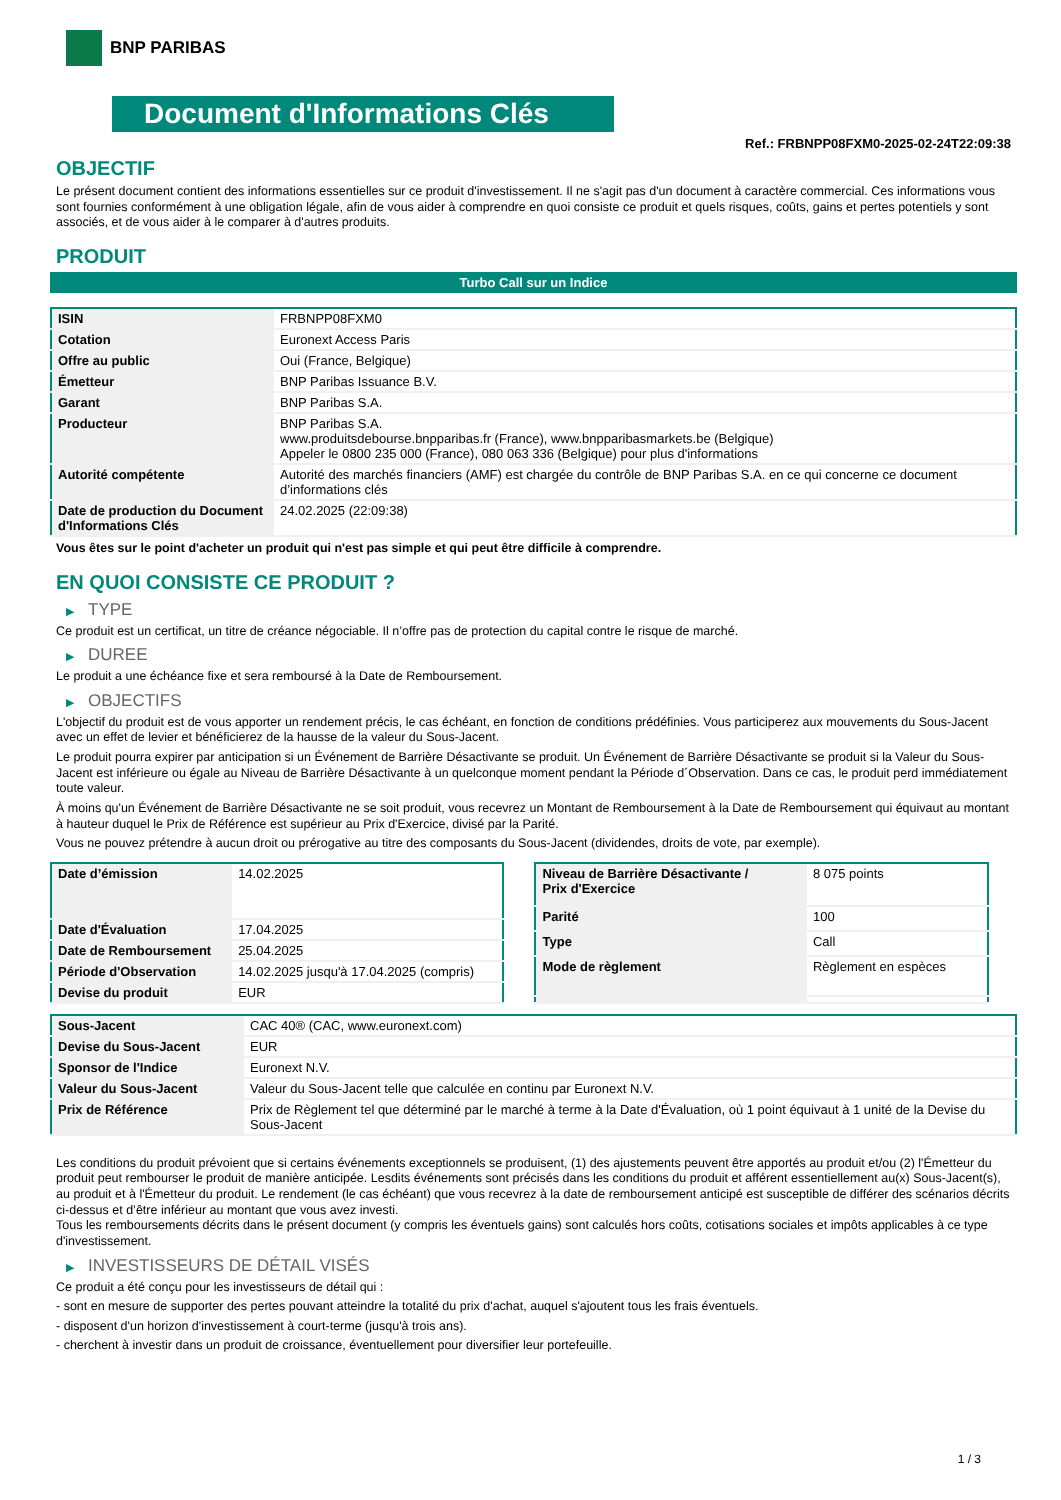BNP PARIBAS
Document d'Informations Clés
Ref.: FRBNPP08FXM0-2025-02-24T22:09:38
OBJECTIF
Le présent document contient des informations essentielles sur ce produit d'investissement. Il ne s'agit pas d'un document à caractère commercial. Ces informations vous sont fournies conformément à une obligation légale, afin de vous aider à comprendre en quoi consiste ce produit et quels risques, coûts, gains et pertes potentiels y sont associés, et de vous aider à le comparer à d'autres produits.
PRODUIT
Turbo Call sur un Indice
| ISIN | FRBNPP08FXM0 |
| Cotation | Euronext Access Paris |
| Offre au public | Oui (France, Belgique) |
| Émetteur | BNP Paribas Issuance B.V. |
| Garant | BNP Paribas S.A. |
| Producteur | BNP Paribas S.A. www.produitsdebourse.bnpparibas.fr (France), www.bnpparibasmarkets.be (Belgique) Appeler le 0800 235 000 (France), 080 063 336 (Belgique) pour plus d'informations |
| Autorité compétente | Autorité des marchés financiers (AMF) est chargée du contrôle de BNP Paribas S.A. en ce qui concerne ce document d’informations clés |
| Date de production du Document d'Informations Clés | 24.02.2025 (22:09:38) |
Vous êtes sur le point d'acheter un produit qui n'est pas simple et qui peut être difficile à comprendre.
EN QUOI CONSISTE CE PRODUIT ?
▶ TYPE
Ce produit est un certificat, un titre de créance négociable. Il n’offre pas de protection du capital contre le risque de marché.
▶ DUREE
Le produit a une échéance fixe et sera remboursé à la Date de Remboursement.
▶ OBJECTIFS
L'objectif du produit est de vous apporter un rendement précis, le cas échéant, en fonction de conditions prédéfinies. Vous participerez aux mouvements du Sous-Jacent avec un effet de levier et bénéficierez de la hausse de la valeur du Sous-Jacent.
Le produit pourra expirer par anticipation si un Événement de Barrière Désactivante se produit. Un Événement de Barrière Désactivante se produit si la Valeur du Sous-Jacent est inférieure ou égale au Niveau de Barrière Désactivante à un quelconque moment pendant la Période d´Observation. Dans ce cas, le produit perd immédiatement toute valeur.
À moins qu'un Événement de Barrière Désactivante ne se soit produit, vous recevrez un Montant de Remboursement à la Date de Remboursement qui équivaut au montant à hauteur duquel le Prix de Référence est supérieur au Prix d'Exercice, divisé par la Parité.
Vous ne pouvez prétendre à aucun droit ou prérogative au titre des composants du Sous-Jacent (dividendes, droits de vote, par exemple).
| Date d’émission | 14.02.2025 |
| Date d'Évaluation | 17.04.2025 |
| Date de Remboursement | 25.04.2025 |
| Période d'Observation | 14.02.2025 jusqu'à 17.04.2025 (compris) |
| Devise du produit | EUR |
| Niveau de Barrière Désactivante / Prix d'Exercice | 8 075 points |
| Parité | 100 |
| Type | Call |
| Mode de règlement | Règlement en espèces |
| Sous-Jacent | CAC 40® (CAC, www.euronext.com) |
| Devise du Sous-Jacent | EUR |
| Sponsor de l'Indice | Euronext N.V. |
| Valeur du Sous-Jacent | Valeur du Sous-Jacent telle que calculée en continu par Euronext N.V. |
| Prix de Référence | Prix de Règlement tel que déterminé par le marché à terme à la Date d'Évaluation, où 1 point équivaut à 1 unité de la Devise du Sous-Jacent |
Les conditions du produit prévoient que si certains événements exceptionnels se produisent, (1) des ajustements peuvent être apportés au produit et/ou (2) l'Émetteur du produit peut rembourser le produit de manière anticipée. Lesdits événements sont précisés dans les conditions du produit et afférent essentiellement au(x) Sous-Jacent(s), au produit et à l'Émetteur du produit. Le rendement (le cas échéant) que vous recevrez à la date de remboursement anticipé est susceptible de différer des scénarios décrits ci-dessus et d’être inférieur au montant que vous avez investi.
Tous les remboursements décrits dans le présent document (y compris les éventuels gains) sont calculés hors coûts, cotisations sociales et impôts applicables à ce type d'investissement.
▶ INVESTISSEURS DE DÉTAIL VISÉS
Ce produit a été conçu pour les investisseurs de détail qui :
- sont en mesure de supporter des pertes pouvant atteindre la totalité du prix d'achat, auquel s'ajoutent tous les frais éventuels.
- disposent d'un horizon d'investissement à court-terme (jusqu'à trois ans).
- cherchent à investir dans un produit de croissance, éventuellement pour diversifier leur portefeuille.
1 / 3